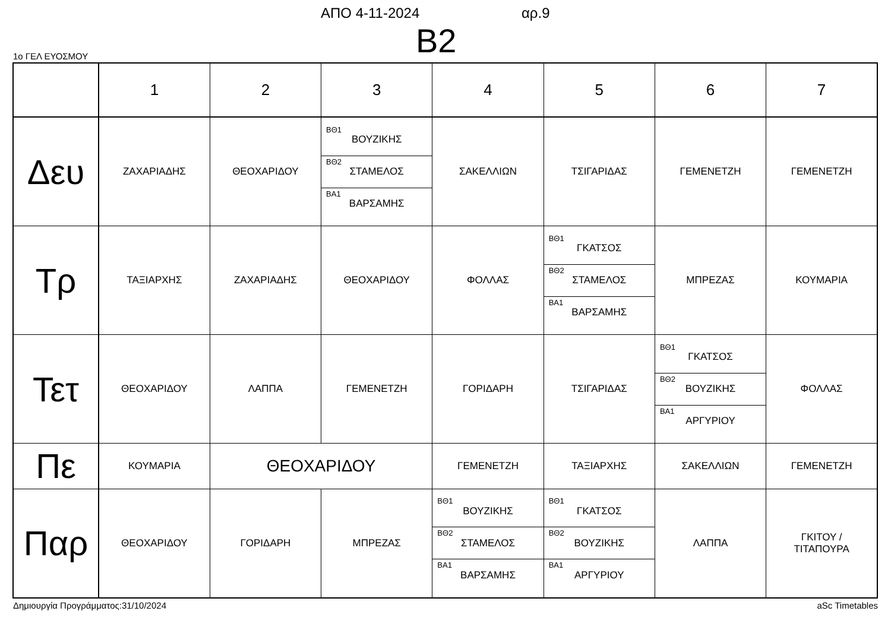ΑΠΟ 4-11-2024 αρ.9
B2
1ο ΓΕΛ ΕΥΟΣΜΟΥ
| | 1 | 2 | 3 | 4 | 5 | 6 | 7 |
| --- | --- | --- | --- | --- | --- | --- | --- |
| Δευ | ΖΑΧΑΡΙΑΔΗΣ | ΘΕΟΧΑΡΙΔΟΥ | ΒΘ1 ΒΟΥΖΙΚΗΣ ΒΘ2 ΣΤΑΜΕΛΟΣ ΒΑ1 ΒΑΡΣΑΜΗΣ | ΣΑΚΕΛΛΙΩΝ | ΤΣΙΓΑΡΙΔΑΣ | ΓΕΜΕΝΕΤΖΗ | ΓΕΜΕΝΕΤΖΗ |
| Τρ | ΤΑΞΙΑΡΧΗΣ | ΖΑΧΑΡΙΑΔΗΣ | ΘΕΟΧΑΡΙΔΟΥ | ΦΟΛΛΑΣ | ΒΘ1 ΓΚΑΤΣΟΣ ΒΘ2 ΣΤΑΜΕΛΟΣ ΒΑ1 ΒΑΡΣΑΜΗΣ | ΜΠΡΕΖΑΣ | ΚΟΥΜΑΡΙΑ |
| Τετ | ΘΕΟΧΑΡΙΔΟΥ | ΛΑΠΠΑ | ΓΕΜΕΝΕΤΖΗ | ΓΟΡΙΔΑΡΗ | ΤΣΙΓΑΡΙΔΑΣ | ΒΘ1 ΓΚΑΤΣΟΣ ΒΘ2 ΒΟΥΖΙΚΗΣ ΒΑ1 ΑΡΓΥΡΙΟΥ | ΦΟΛΛΑΣ |
| Πε | ΚΟΥΜΑΡΙΑ | ΘΕΟΧΑΡΙΔΟΥ | | ΓΕΜΕΝΕΤΖΗ | ΤΑΞΙΑΡΧΗΣ | ΣΑΚΕΛΛΙΩΝ | ΓΕΜΕΝΕΤΖΗ |
| Παρ | ΘΕΟΧΑΡΙΔΟΥ | ΓΟΡΙΔΑΡΗ | ΜΠΡΕΖΑΣ | ΒΘ1 ΒΟΥΖΙΚΗΣ ΒΘ2 ΣΤΑΜΕΛΟΣ ΒΑ1 ΒΑΡΣΑΜΗΣ | ΒΘ1 ΓΚΑΤΣΟΣ ΒΘ2 ΒΟΥΖΙΚΗΣ ΒΑ1 ΑΡΓΥΡΙΟΥ | ΛΑΠΠΑ | ΓΚΙΤΟΥ / ΤΙΤΑΠΟΥΡΑ |
Δημιουργία Προγράμματος:31/10/2024
aSc Timetables